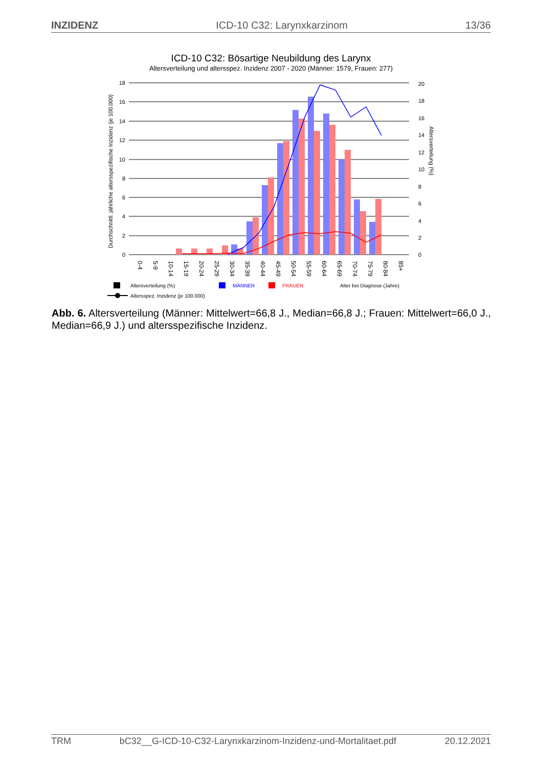INZIDENZ ICD-10 C32: Larynxkarzinom 13/36
ICD-10 C32: Bösartige Neubildung des Larynx
Altersverteilung und altersspez. Inzidenz 2007 - 2020 (Männer: 1579, Frauen: 277)
0
2
4
6
8
10
12
14
16
18
0
2
4
6
8
10
12
14
16
18
20
Durchschnittl. jährliche altersspezifische Inzidenz (je 100.000)
Altersverteilung (%)
0-4
5-9
10-14
15-19
20-24
25-29
30-34
35-39
40-44
45-49
50-54
55-59
60-64
65-69
70-74
75-79
80-84
85+
Altersverteilung (%)
Altersspez. Inzidenz (je 100.000)
MÄNNER
FRAUEN
Alter bei Diagnose (Jahre)
Abb. 6. Altersverteilung (Männer: Mittelwert=66,8 J., Median=66,8 J.; Frauen: Mittelwert=66,0 J., Median=66,9 J.) und altersspezifische Inzidenz.
TRM bC32__G-ICD-10-C32-Larynxkarzinom-Inzidenz-und-Mortalitaet.pdf 20.12.2021